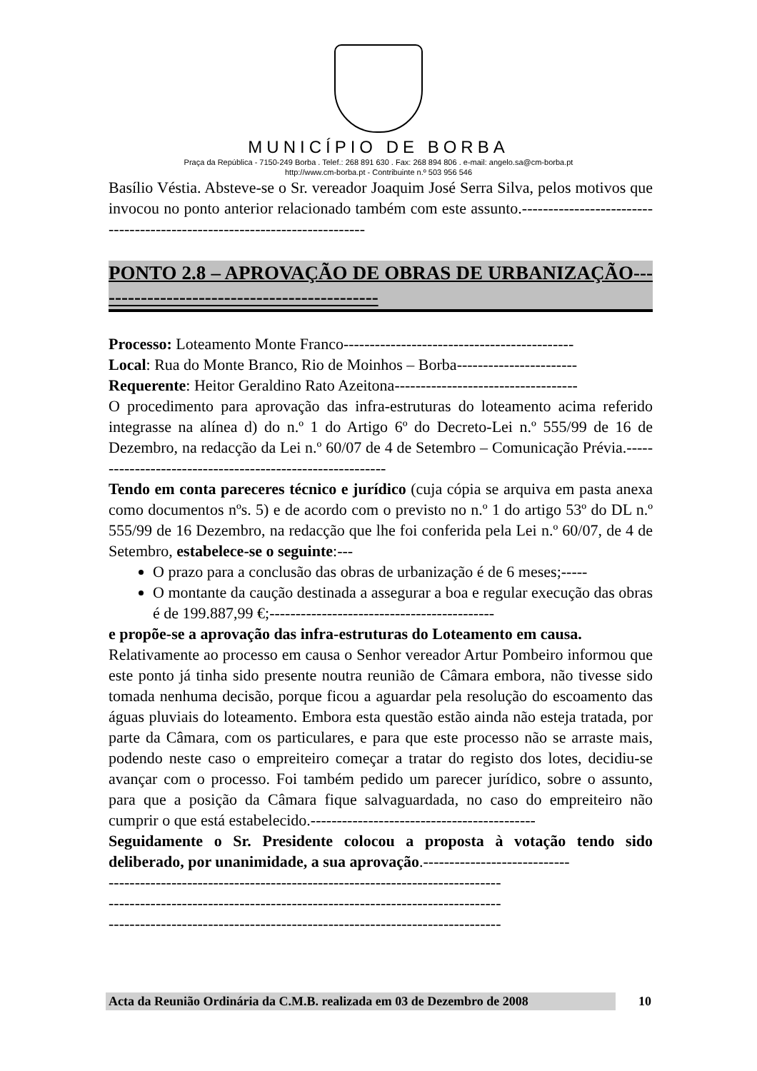MUNICÍPIO DE BORBA
Praça da República - 7150-249 Borba . Telef.: 268 891 630 . Fax: 268 894 806 . e-mail: angelo.sa@cm-borba.pt
http://www.cm-borba.pt - Contribuinte n.º 503 956 546
Basílio Véstia. Absteve-se o Sr. vereador Joaquim José Serra Silva, pelos motivos que invocou no ponto anterior relacionado também com este assunto.--------------------------------------------------------------------------
PONTO 2.8 – APROVAÇÃO DE OBRAS DE URBANIZAÇÃO---------------------------------------------
Processo: Loteamento Monte Franco--------------------------------------------
Local: Rua do Monte Branco, Rio de Moinhos – Borba-----------------------
Requerente: Heitor Geraldino Rato Azeitona-----------------------------------
O procedimento para aprovação das infra-estruturas do loteamento acima referido integrasse na alínea d) do n.º 1 do Artigo 6º do Decreto-Lei n.º 555/99 de 16 de Dezembro, na redacção da Lei n.º 60/07 de 4 de Setembro – Comunicação Prévia.----------------------------------------------------------
Tendo em conta pareceres técnico e jurídico (cuja cópia se arquiva em pasta anexa como documentos nºs. 5) e de acordo com o previsto no n.º 1 do artigo 53º do DL n.º 555/99 de 16 Dezembro, na redacção que lhe foi conferida pela Lei n.º 60/07, de 4 de Setembro, estabelece-se o seguinte:---
O prazo para a conclusão das obras de urbanização é de 6 meses;-----
O montante da caução destinada a assegurar a boa e regular execução das obras é de 199.887,99 €;-------------------------------------------
e propõe-se a aprovação das infra-estruturas do Loteamento em causa.
Relativamente ao processo em causa o Senhor vereador Artur Pombeiro informou que este ponto já tinha sido presente noutra reunião de Câmara embora, não tivesse sido tomada nenhuma decisão, porque ficou a aguardar pela resolução do escoamento das águas pluviais do loteamento. Embora esta questão estão ainda não esteja tratada, por parte da Câmara, com os particulares, e para que este processo não se arraste mais, podendo neste caso o empreiteiro começar a tratar do registo dos lotes, decidiu-se avançar com o processo. Foi também pedido um parecer jurídico, sobre o assunto, para que a posição da Câmara fique salvaguardada, no caso do empreiteiro não cumprir o que está estabelecido.-------------------------------------------
Seguidamente o Sr. Presidente colocou a proposta à votação tendo sido deliberado, por unanimidade, a sua aprovação.----------------------------
---------------------------------------------------------------------------
---------------------------------------------------------------------------
---------------------------------------------------------------------------
Acta da Reunião Ordinária da C.M.B. realizada em 03 de Dezembro de 2008 10